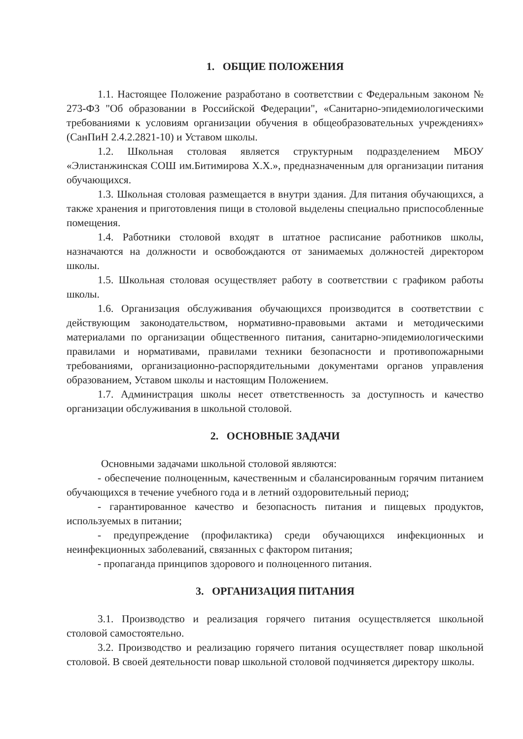1. ОБЩИЕ ПОЛОЖЕНИЯ
1.1. Настоящее Положение разработано в соответствии с Федеральным законом № 273-ФЗ "Об образовании в Российской Федерации", «Санитарно-эпидемиологическими требованиями к условиям организации обучения в общеобразовательных учреждениях» (СанПиН 2.4.2.2821-10) и Уставом школы.
1.2. Школьная столовая является структурным подразделением МБОУ «Элистанжинская СОШ им.Битимирова Х.Х.», предназначенным для организации питания обучающихся.
1.3. Школьная столовая размещается в внутри здания. Для питания обучающихся, а также хранения и приготовления пищи в столовой выделены специально приспособленные помещения.
1.4. Работники столовой входят в штатное расписание работников школы, назначаются на должности и освобождаются от занимаемых должностей директором школы.
1.5. Школьная столовая осуществляет работу в соответствии с графиком работы школы.
1.6. Организация обслуживания обучающихся производится в соответствии с действующим законодательством, нормативно-правовыми актами и методическими материалами по организации общественного питания, санитарно-эпидемиологическими правилами и нормативами, правилами техники безопасности и противопожарными требованиями, организационно-распорядительными документами органов управления образованием, Уставом школы и настоящим Положением.
1.7. Администрация школы несет ответственность за доступность и качество организации обслуживания в школьной столовой.
2. ОСНОВНЫЕ ЗАДАЧИ
Основными задачами школьной столовой являются:
- обеспечение полноценным, качественным и сбалансированным горячим питанием обучающихся в течение учебного года и в летний оздоровительный период;
- гарантированное качество и безопасность питания и пищевых продуктов, используемых в питании;
- предупреждение (профилактика) среди обучающихся инфекционных и неинфекционных заболеваний, связанных с фактором питания;
- пропаганда принципов здорового и полноценного питания.
3. ОРГАНИЗАЦИЯ ПИТАНИЯ
3.1. Производство и реализация горячего питания осуществляется школьной столовой самостоятельно.
3.2. Производство и реализацию горячего питания осуществляет повар школьной столовой. В своей деятельности повар школьной столовой подчиняется директору школы.